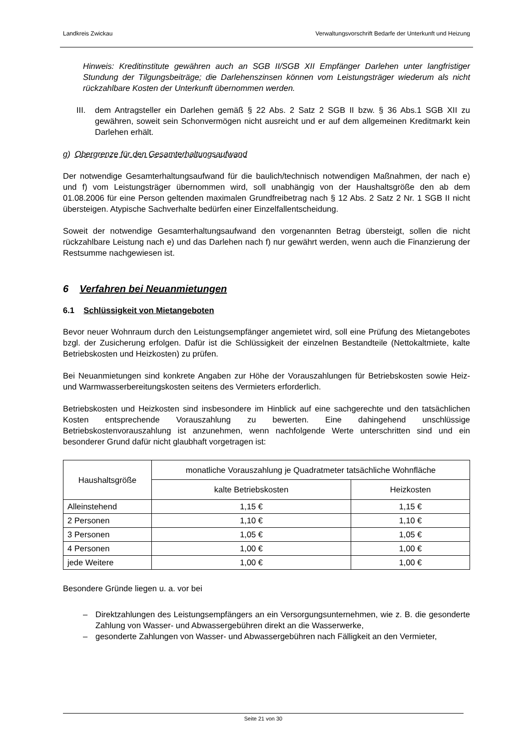Landkreis Zwickau Verwaltungsvorschrift Bedarfe der Unterkunft und Heizung
Hinweis: Kreditinstitute gewähren auch an SGB II/SGB XII Empfänger Darlehen unter langfristiger Stundung der Tilgungsbeiträge; die Darlehenszinsen können vom Leistungsträger wiederum als nicht rückzahlbare Kosten der Unterkunft übernommen werden.
III. dem Antragsteller ein Darlehen gemäß § 22 Abs. 2 Satz 2 SGB II bzw. § 36 Abs.1 SGB XII zu gewähren, soweit sein Schonvermögen nicht ausreicht und er auf dem allgemeinen Kreditmarkt kein Darlehen erhält.
g) Obergrenze für den Gesamterhaltungsaufwand
Der notwendige Gesamterhaltungsaufwand für die baulich/technisch notwendigen Maßnahmen, der nach e) und f) vom Leistungsträger übernommen wird, soll unabhängig von der Haushaltsgröße den ab dem 01.08.2006 für eine Person geltenden maximalen Grundfreibetrag nach § 12 Abs. 2 Satz 2 Nr. 1 SGB II nicht übersteigen. Atypische Sachverhalte bedürfen einer Einzelfallentscheidung.
Soweit der notwendige Gesamterhaltungsaufwand den vorgenannten Betrag übersteigt, sollen die nicht rückzahlbare Leistung nach e) und das Darlehen nach f) nur gewährt werden, wenn auch die Finanzierung der Restsumme nachgewiesen ist.
6 Verfahren bei Neuanmietungen
6.1 Schlüssigkeit von Mietangeboten
Bevor neuer Wohnraum durch den Leistungsempfänger angemietet wird, soll eine Prüfung des Mietangebotes bzgl. der Zusicherung erfolgen. Dafür ist die Schlüssigkeit der einzelnen Bestandteile (Nettokaltmiete, kalte Betriebskosten und Heizkosten) zu prüfen.
Bei Neuanmietungen sind konkrete Angaben zur Höhe der Vorauszahlungen für Betriebskosten sowie Heiz- und Warmwasserbereitungskosten seitens des Vermieters erforderlich.
Betriebskosten und Heizkosten sind insbesondere im Hinblick auf eine sachgerechte und den tatsächlichen Kosten entsprechende Vorauszahlung zu bewerten. Eine dahingehend unschlüssige Betriebskostenvorauszahlung ist anzunehmen, wenn nachfolgende Werte unterschritten sind und ein besonderer Grund dafür nicht glaubhaft vorgetragen ist:
| Haushaltsgröße | monatliche Vorauszahlung je Quadratmeter tatsächliche Wohnfläche | |
| --- | --- | --- |
| | kalte Betriebskosten | Heizkosten |
| Alleinstehend | 1,15 € | 1,15 € |
| 2 Personen | 1,10 € | 1,10 € |
| 3 Personen | 1,05 € | 1,05 € |
| 4 Personen | 1,00 € | 1,00 € |
| jede Weitere | 1,00 € | 1,00 € |
Besondere Gründe liegen u. a. vor bei
– Direktzahlungen des Leistungsempfängers an ein Versorgungsunternehmen, wie z. B. die gesonderte Zahlung von Wasser- und Abwassergebühren direkt an die Wasserwerke,
– gesonderte Zahlungen von Wasser- und Abwassergebühren nach Fälligkeit an den Vermieter,
Seite 21 von 30